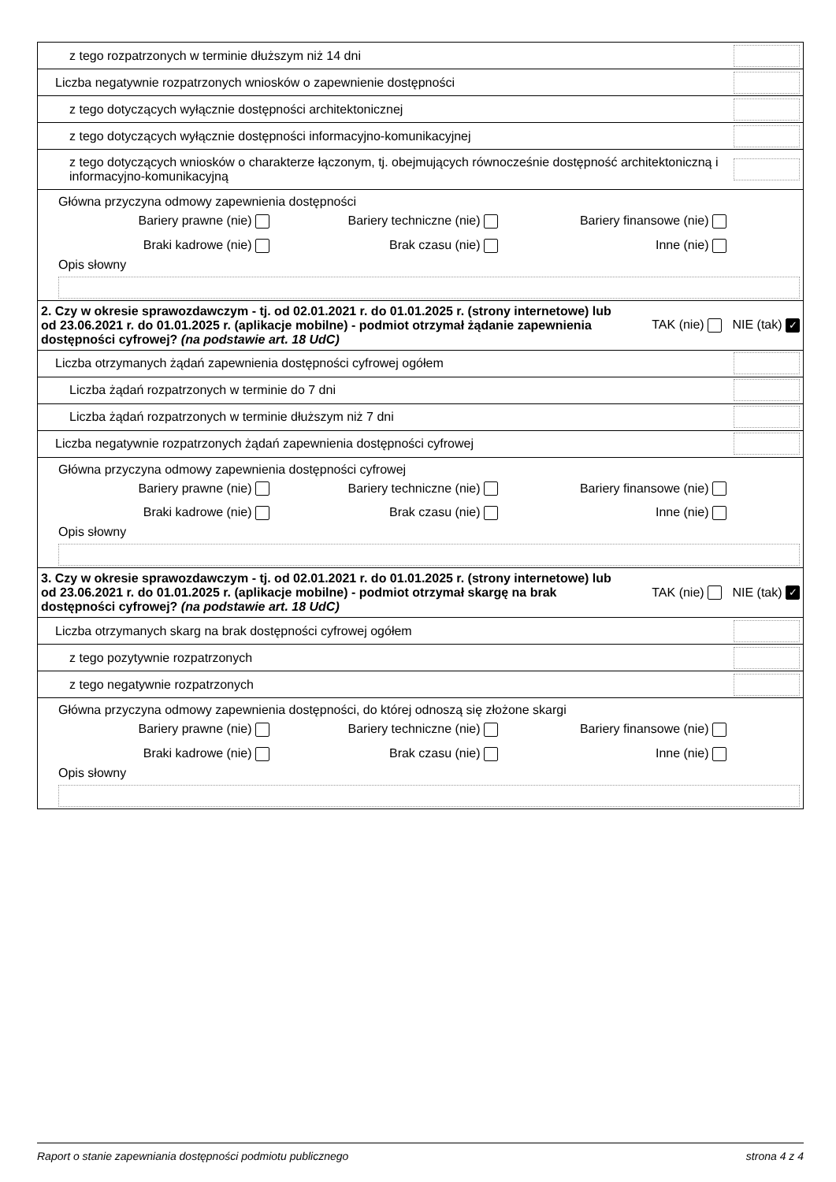| z tego rozpatrzonych w terminie dłuższym niż 14 dni | |
| Liczba negatywnie rozpatrzonych wniosków o zapewnienie dostępności | |
| z tego dotyczących wyłącznie dostępności architektonicznej | |
| z tego dotyczących wyłącznie dostępności informacyjno-komunikacyjnej | |
| z tego dotyczących wniosków o charakterze łączonym, tj. obejmujących równocześnie dostępność architektoniczną i informacyjno-komunikacyjną | |
| Główna przyczyna odmowy zapewnienia dostępności Bariery prawne (nie) Bariery techniczne (nie) Bariery finansowe (nie) Braki kadrowe (nie) Brak czasu (nie) Inne (nie) Opis słowny | |
| 2. Czy w okresie sprawozdawczym - tj. od 02.01.2021 r. do 01.01.2025 r. (strony internetowe) lub od 23.06.2021 r. do 01.01.2025 r. (aplikacje mobilne) - podmiot otrzymał żądanie zapewnienia dostępności cyfrowej? (na podstawie art. 18 UdC) TAK (nie) NIE (tak) ✓ | |
| Liczba otrzymanych żądań zapewnienia dostępności cyfrowej ogółem | |
| Liczba żądań rozpatrzonych w terminie do 7 dni | |
| Liczba żądań rozpatrzonych w terminie dłuższym niż 7 dni | |
| Liczba negatywnie rozpatrzonych żądań zapewnienia dostępności cyfrowej | |
| Główna przyczyna odmowy zapewnienia dostępności cyfrowej Bariery prawne (nie) Bariery techniczne (nie) Bariery finansowe (nie) Braki kadrowe (nie) Brak czasu (nie) Inne (nie) Opis słowny | |
| 3. Czy w okresie sprawozdawczym - tj. od 02.01.2021 r. do 01.01.2025 r. (strony internetowe) lub od 23.06.2021 r. do 01.01.2025 r. (aplikacje mobilne) - podmiot otrzymał skargę na brak dostępności cyfrowej? (na podstawie art. 18 UdC) TAK (nie) NIE (tak) ✓ | |
| Liczba otrzymanych skarg na brak dostępności cyfrowej ogółem | |
| z tego pozytywnie rozpatrzonych | |
| z tego negatywnie rozpatrzonych | |
| Główna przyczyna odmowy zapewnienia dostępności, do której odnoszą się złożone skargi Bariery prawne (nie) Bariery techniczne (nie) Bariery finansowe (nie) Braki kadrowe (nie) Brak czasu (nie) Inne (nie) Opis słowny | |
Raport o stanie zapewniania dostępności podmiotu publicznego strona 4 z 4